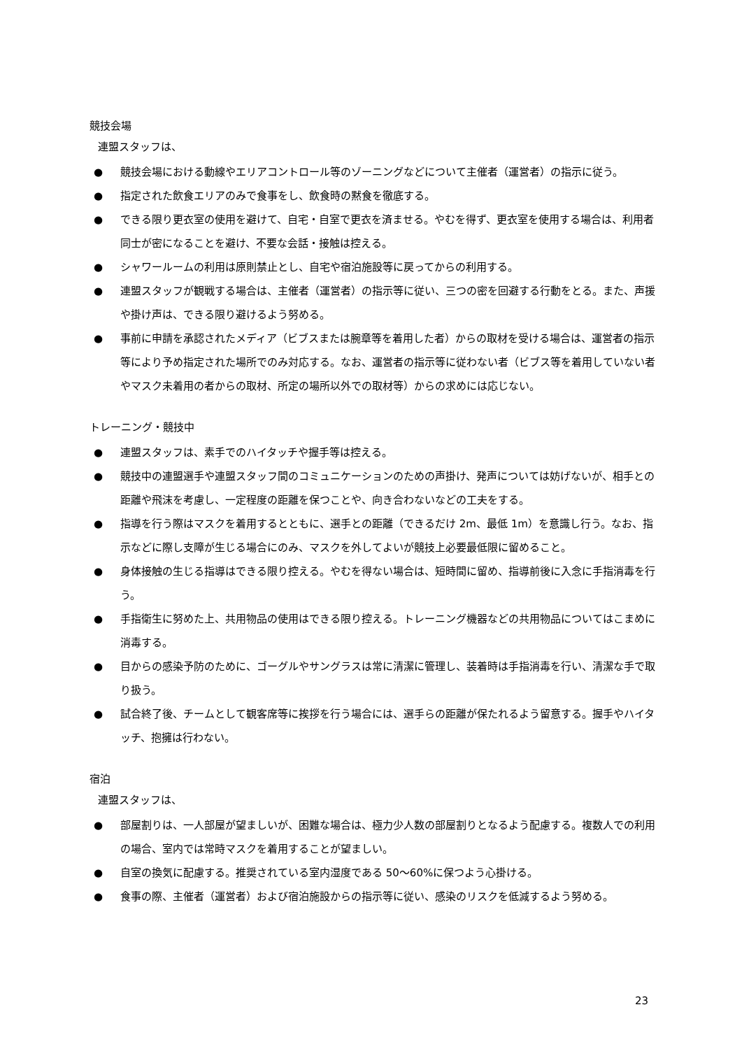競技会場
連盟スタッフは、
● 競技会場における動線やエリアコントロール等のゾーニングなどについて主催者（運営者）の指示に従う。
● 指定された飲食エリアのみで食事をし、飲食時の黙食を徹底する。
● できる限り更衣室の使用を避けて、自宅・自室で更衣を済ませる。やむを得ず、更衣室を使用する場合は、利用者同士が密になることを避け、不要な会話・接触は控える。
● シャワールームの利用は原則禁止とし、自宅や宿泊施設等に戻ってからの利用する。
● 連盟スタッフが観戦する場合は、主催者（運営者）の指示等に従い、三つの密を回避する行動をとる。また、声援や掛け声は、できる限り避けるよう努める。
● 事前に申請を承認されたメディア（ビブスまたは腕章等を着用した者）からの取材を受ける場合は、運営者の指示等により予め指定された場所でのみ対応する。なお、運営者の指示等に従わない者（ビブス等を着用していない者やマスク未着用の者からの取材、所定の場所以外での取材等）からの求めには応じない。
トレーニング・競技中
● 連盟スタッフは、素手でのハイタッチや握手等は控える。
● 競技中の連盟選手や連盟スタッフ間のコミュニケーションのための声掛け、発声については妨げないが、相手との距離や飛沫を考慮し、一定程度の距離を保つことや、向き合わないなどの工夫をする。
● 指導を行う際はマスクを着用するとともに、選手との距離（できるだけ 2m、最低 1m）を意識し行う。なお、指示などに際し支障が生じる場合にのみ、マスクを外してよいが競技上必要最低限に留めること。
● 身体接触の生じる指導はできる限り控える。やむを得ない場合は、短時間に留め、指導前後に入念に手指消毒を行う。
● 手指衛生に努めた上、共用物品の使用はできる限り控える。トレーニング機器などの共用物品についてはこまめに消毒する。
● 目からの感染予防のために、ゴーグルやサングラスは常に清潔に管理し、装着時は手指消毒を行い、清潔な手で取り扱う。
● 試合終了後、チームとして観客席等に挨拶を行う場合には、選手らの距離が保たれるよう留意する。握手やハイタッチ、抱擁は行わない。
宿泊
連盟スタッフは、
● 部屋割りは、一人部屋が望ましいが、困難な場合は、極力少人数の部屋割りとなるよう配慮する。複数人での利用の場合、室内では常時マスクを着用することが望ましい。
● 自室の換気に配慮する。推奨されている室内湿度である 50～60%に保つよう心掛ける。
● 食事の際、主催者（運営者）および宿泊施設からの指示等に従い、感染のリスクを低減するよう努める。
23